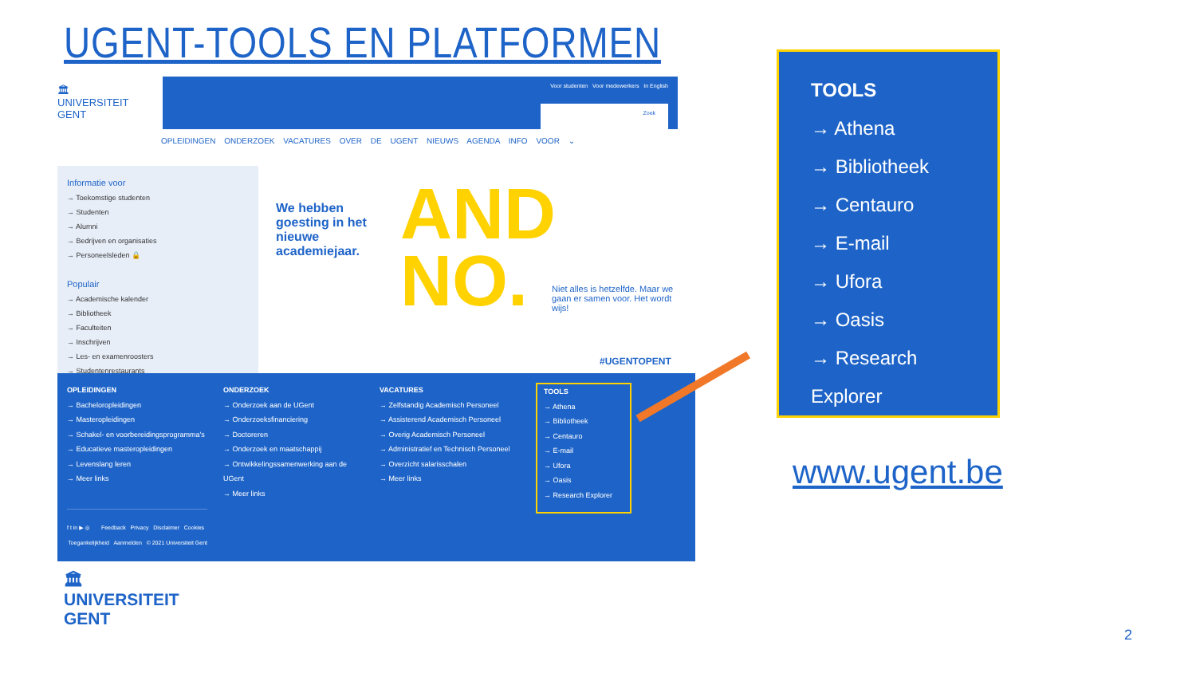UGENT-TOOLS EN PLATFORMEN
🏛
UNIVERSITEIT
GENT
Voor studenten Voor medewerkers In English
Zoek
OPLEIDINGEN ONDERZOEK VACATURES OVER DE UGENT NIEUWS AGENDA INFO VOOR ⌄
Informatie voor
→ Toekomstige studenten
→ Studenten
→ Alumni
→ Bedrijven en organisaties
→ Personeelsleden 🔒
Populair
→ Academische kalender
→ Bibliotheek
→ Faculteiten
→ Inschrijven
→ Les- en examenroosters
→ Studentenrestaurants
We hebben goesting in het nieuwe academiejaar.
AND
NO.
Niet alles is hetzelfde. Maar we gaan er samen voor. Het wordt wijs!
#UGENTOPENT
OPLEIDINGEN
→ Bacheloropleidingen
→ Masteropleidingen
→ Schakel- en voorbereidingsprogramma's
→ Educatieve masteropleidingen
→ Levenslang leren
→ Meer links
ONDERZOEK
→ Onderzoek aan de UGent
→ Onderzoeksfinanciering
→ Doctoreren
→ Onderzoek en maatschappij
→ Ontwikkelingssamenwerking aan de UGent
→ Meer links
VACATURES
→ Zelfstandig Academisch Personeel
→ Assisterend Academisch Personeel
→ Overig Academisch Personeel
→ Administratief en Technisch Personeel
→ Overzicht salarisschalen
→ Meer links
TOOLS
→ Athena
→ Bibliotheek
→ Centauro
→ E-mail
→ Ufora
→ Oasis
→ Research Explorer
f t in ▶ ◎ Feedback Privacy Disclaimer Cookies Toegankelijkheid Aanmelden © 2021 Universiteit Gent
TOOLS
→ Athena
→ Bibliotheek
→ Centauro
→ E-mail
→ Ufora
→ Oasis
→ Research Explorer
www.ugent.be
🏛
UNIVERSITEIT
GENT
2